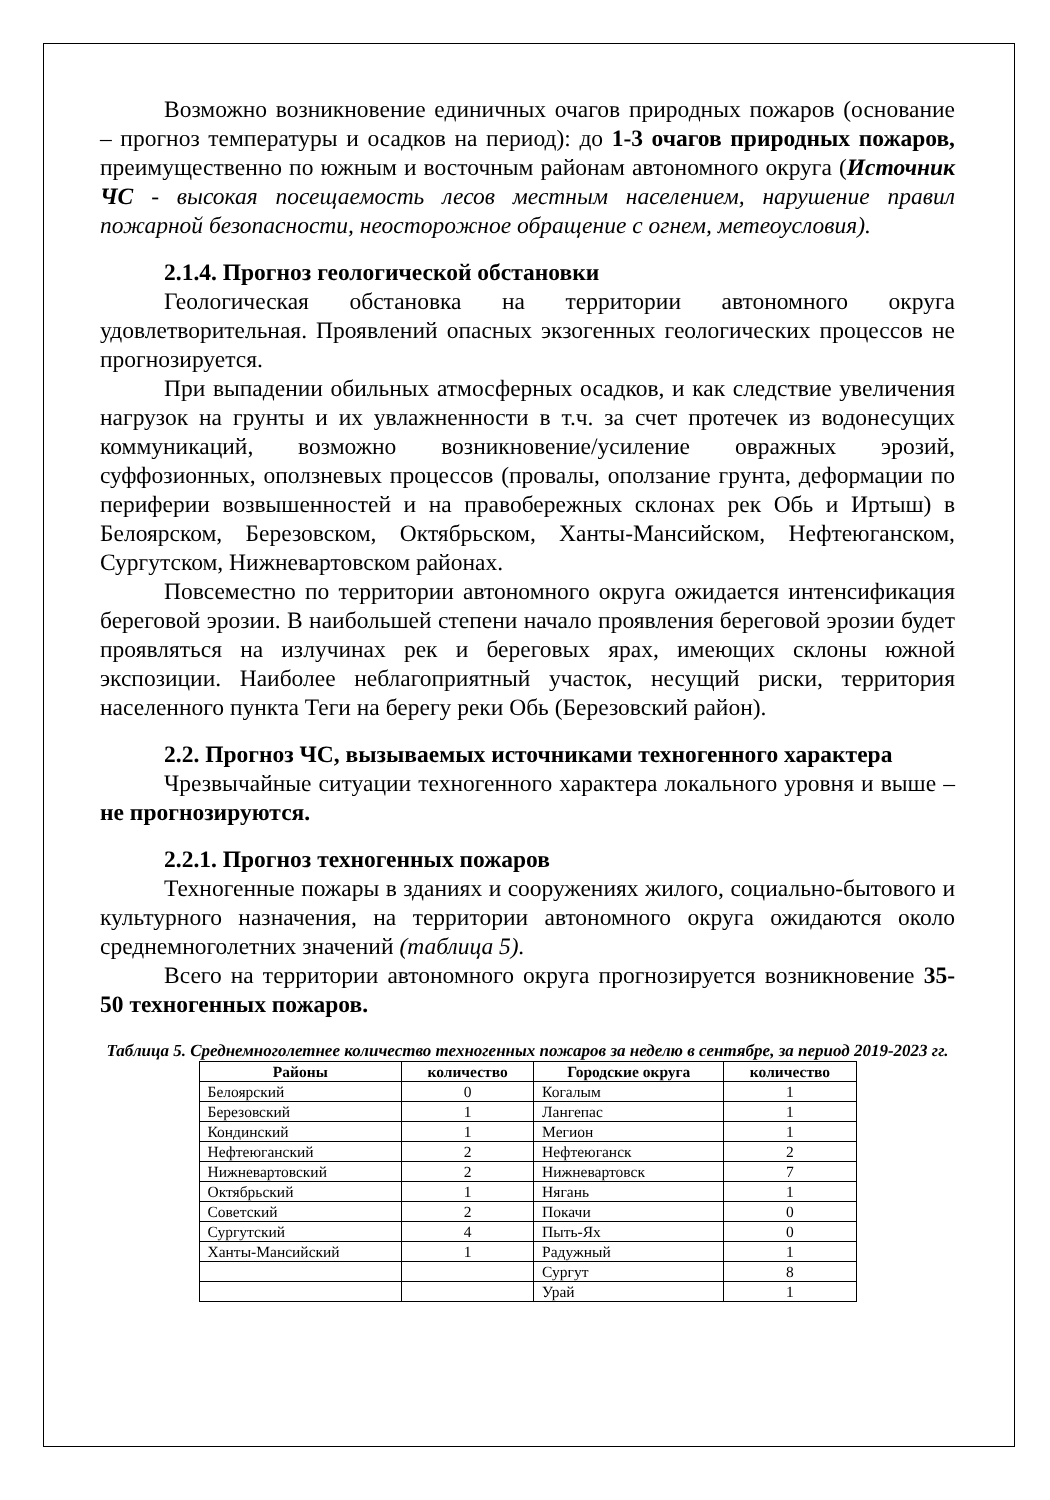Возможно возникновение единичных очагов природных пожаров (основание – прогноз температуры и осадков на период): до 1-3 очагов природных пожаров, преимущественно по южным и восточным районам автономного округа (Источник ЧС - высокая посещаемость лесов местным населением, нарушение правил пожарной безопасности, неосторожное обращение с огнем, метеоусловия).
2.1.4. Прогноз геологической обстановки
Геологическая обстановка на территории автономного округа удовлетворительная. Проявлений опасных экзогенных геологических процессов не прогнозируется.
При выпадении обильных атмосферных осадков, и как следствие увеличения нагрузок на грунты и их увлажненности в т.ч. за счет протечек из водонесущих коммуникаций, возможно возникновение/усиление овражных эрозий, суффозионных, оползневых процессов (провалы, оползание грунта, деформации по периферии возвышенностей и на правобережных склонах рек Обь и Иртыш) в Белоярском, Березовском, Октябрьском, Ханты-Мансийском, Нефтеюганском, Сургутском, Нижневартовском районах.
Повсеместно по территории автономного округа ожидается интенсификация береговой эрозии. В наибольшей степени начало проявления береговой эрозии будет проявляться на излучинах рек и береговых ярах, имеющих склоны южной экспозиции. Наиболее неблагоприятный участок, несущий риски, территория населенного пункта Теги на берегу реки Обь (Березовский район).
2.2. Прогноз ЧС, вызываемых источниками техногенного характера
Чрезвычайные ситуации техногенного характера локального уровня и выше – не прогнозируются.
2.2.1. Прогноз техногенных пожаров
Техногенные пожары в зданиях и сооружениях жилого, социально-бытового и культурного назначения, на территории автономного округа ожидаются около среднемноголетних значений (таблица 5).
Всего на территории автономного округа прогнозируется возникновение 35-50 техногенных пожаров.
Таблица 5. Среднемноголетнее количество техногенных пожаров за неделю в сентябре, за период 2019-2023 гг.
| Районы | количество | Городские округа | количество |
| --- | --- | --- | --- |
| Белоярский | 0 | Когалым | 1 |
| Березовский | 1 | Лангепас | 1 |
| Кондинский | 1 | Мегион | 1 |
| Нефтеюганский | 2 | Нефтеюганск | 2 |
| Нижневартовский | 2 | Нижневартовск | 7 |
| Октябрьский | 1 | Нягань | 1 |
| Советский | 2 | Покачи | 0 |
| Сургутский | 4 | Пыть-Ях | 0 |
| Ханты-Мансийский | 1 | Радужный | 1 |
| | | Сургут | 8 |
| | | Урай | 1 |